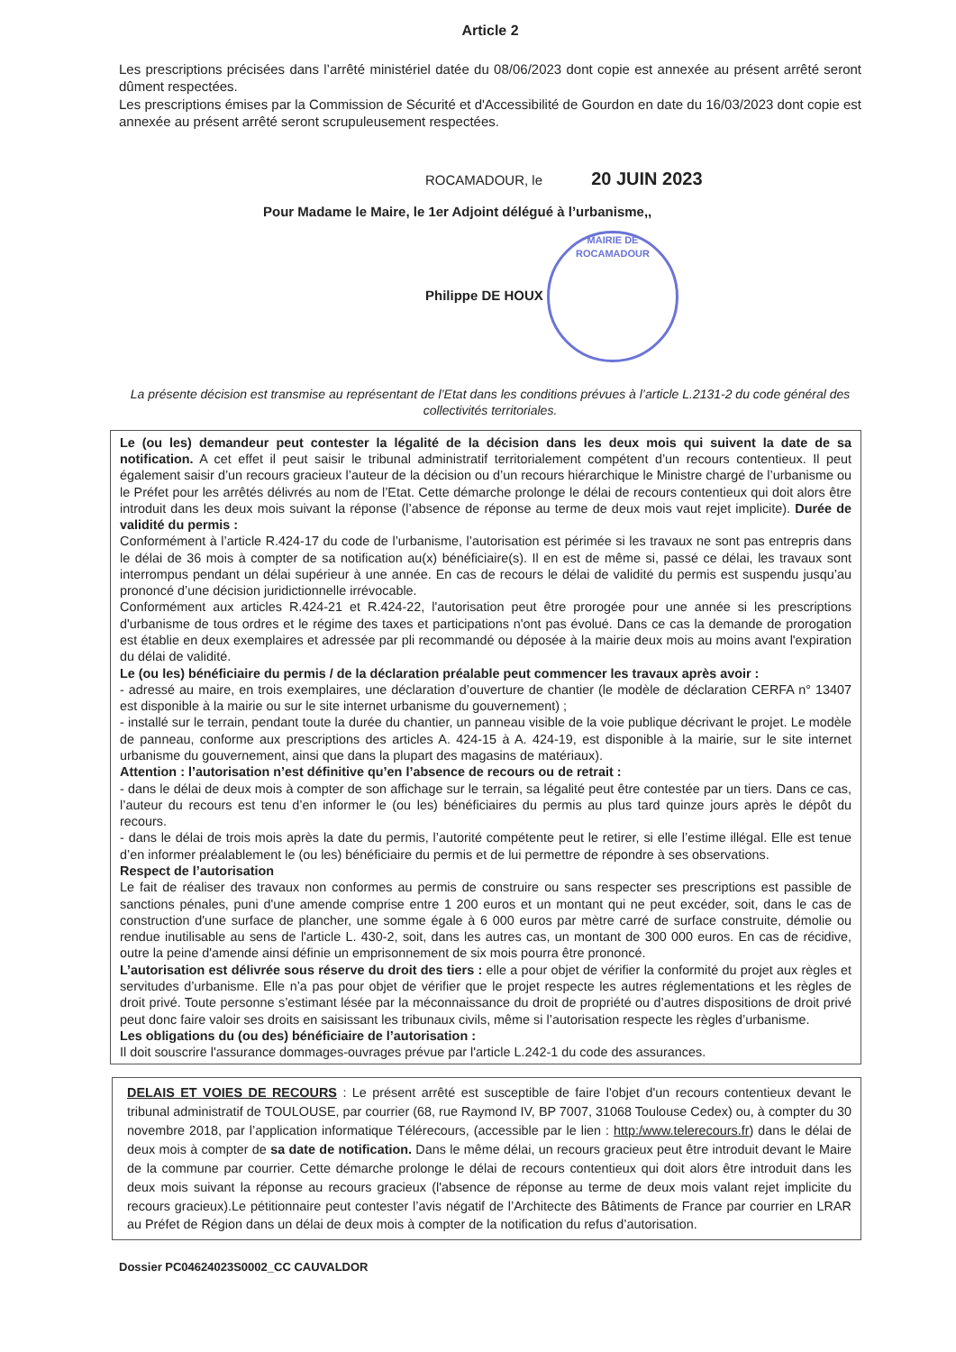Article 2
Les prescriptions précisées dans l’arrêté ministériel datée du 08/06/2023 dont copie est annexée au présent arrêté seront dûment respectées.
Les prescriptions émises par la Commission de Sécurité et d'Accessibilité de Gourdon en date du 16/03/2023 dont copie est annexée au présent arrêté seront scrupuleusement respectées.
ROCAMADOUR, le 20 JUIN 2023
Pour Madame le Maire, le 1er Adjoint délégué à l’urbanisme,,
Philippe DE HOUX MAIRIE DE ROCAMADOUR
La présente décision est transmise au représentant de l’Etat dans les conditions prévues à l’article L.2131-2 du code général des collectivités territoriales.
Le (ou les) demandeur peut contester la légalité de la décision dans les deux mois qui suivent la date de sa notification. A cet effet il peut saisir le tribunal administratif territorialement compétent d’un recours contentieux. Il peut également saisir d’un recours gracieux l’auteur de la décision ou d’un recours hiérarchique le Ministre chargé de l’urbanisme ou le Préfet pour les arrêtés délivrés au nom de l’Etat. Cette démarche prolonge le délai de recours contentieux qui doit alors être introduit dans les deux mois suivant la réponse (l’absence de réponse au terme de deux mois vaut rejet implicite). Durée de validité du permis :
Conformément à l’article R.424-17 du code de l’urbanisme, l’autorisation est périmée si les travaux ne sont pas entrepris dans le délai de 36 mois à compter de sa notification au(x) bénéficiaire(s). Il en est de même si, passé ce délai, les travaux sont interrompus pendant un délai supérieur à une année. En cas de recours le délai de validité du permis est suspendu jusqu’au prononcé d’une décision juridictionnelle irrévocable.
Conformément aux articles R.424-21 et R.424-22, l'autorisation peut être prorogée pour une année si les prescriptions d'urbanisme de tous ordres et le régime des taxes et participations n'ont pas évolué. Dans ce cas la demande de prorogation est établie en deux exemplaires et adressée par pli recommandé ou déposée à la mairie deux mois au moins avant l'expiration du délai de validité.
Le (ou les) bénéficiaire du permis / de la déclaration préalable peut commencer les travaux après avoir :
- adressé au maire, en trois exemplaires, une déclaration d’ouverture de chantier (le modèle de déclaration CERFA n° 13407 est disponible à la mairie ou sur le site internet urbanisme du gouvernement) ;
- installé sur le terrain, pendant toute la durée du chantier, un panneau visible de la voie publique décrivant le projet. Le modèle de panneau, conforme aux prescriptions des articles A. 424-15 à A. 424-19, est disponible à la mairie, sur le site internet urbanisme du gouvernement, ainsi que dans la plupart des magasins de matériaux).
Attention : l’autorisation n’est définitive qu’en l’absence de recours ou de retrait :
- dans le délai de deux mois à compter de son affichage sur le terrain, sa légalité peut être contestée par un tiers. Dans ce cas, l’auteur du recours est tenu d’en informer le (ou les) bénéficiaires du permis au plus tard quinze jours après le dépôt du recours.
- dans le délai de trois mois après la date du permis, l’autorité compétente peut le retirer, si elle l’estime illégal. Elle est tenue d’en informer préalablement le (ou les) bénéficiaire du permis et de lui permettre de répondre à ses observations.
Respect de l’autorisation
Le fait de réaliser des travaux non conformes au permis de construire ou sans respecter ses prescriptions est passible de sanctions pénales, puni d'une amende comprise entre 1 200 euros et un montant qui ne peut excéder, soit, dans le cas de construction d'une surface de plancher, une somme égale à 6 000 euros par mètre carré de surface construite, démolie ou rendue inutilisable au sens de l'article L. 430-2, soit, dans les autres cas, un montant de 300 000 euros. En cas de récidive, outre la peine d'amende ainsi définie un emprisonnement de six mois pourra être prononcé.
L’autorisation est délivrée sous réserve du droit des tiers : elle a pour objet de vérifier la conformité du projet aux règles et servitudes d’urbanisme. Elle n’a pas pour objet de vérifier que le projet respecte les autres réglementations et les règles de droit privé. Toute personne s’estimant lésée par la méconnaissance du droit de propriété ou d’autres dispositions de droit privé peut donc faire valoir ses droits en saisissant les tribunaux civils, même si l’autorisation respecte les règles d’urbanisme.
Les obligations du (ou des) bénéficiaire de l’autorisation :
Il doit souscrire l'assurance dommages-ouvrages prévue par l'article L.242-1 du code des assurances.
DELAIS ET VOIES DE RECOURS : Le présent arrêté est susceptible de faire l'objet d'un recours contentieux devant le tribunal administratif de TOULOUSE, par courrier (68, rue Raymond IV, BP 7007, 31068 Toulouse Cedex) ou, à compter du 30 novembre 2018, par l’application informatique Télérecours, (accessible par le lien : http:/www.telerecours.fr) dans le délai de deux mois à compter de sa date de notification. Dans le même délai, un recours gracieux peut être introduit devant le Maire de la commune par courrier. Cette démarche prolonge le délai de recours contentieux qui doit alors être introduit dans les deux mois suivant la réponse au recours gracieux (l'absence de réponse au terme de deux mois valant rejet implicite du recours gracieux).Le pétitionnaire peut contester l’avis négatif de l’Architecte des Bâtiments de France par courrier en LRAR au Préfet de Région dans un délai de deux mois à compter de la notification du refus d’autorisation.
Dossier PC04624023S0002_CC CAUVALDOR